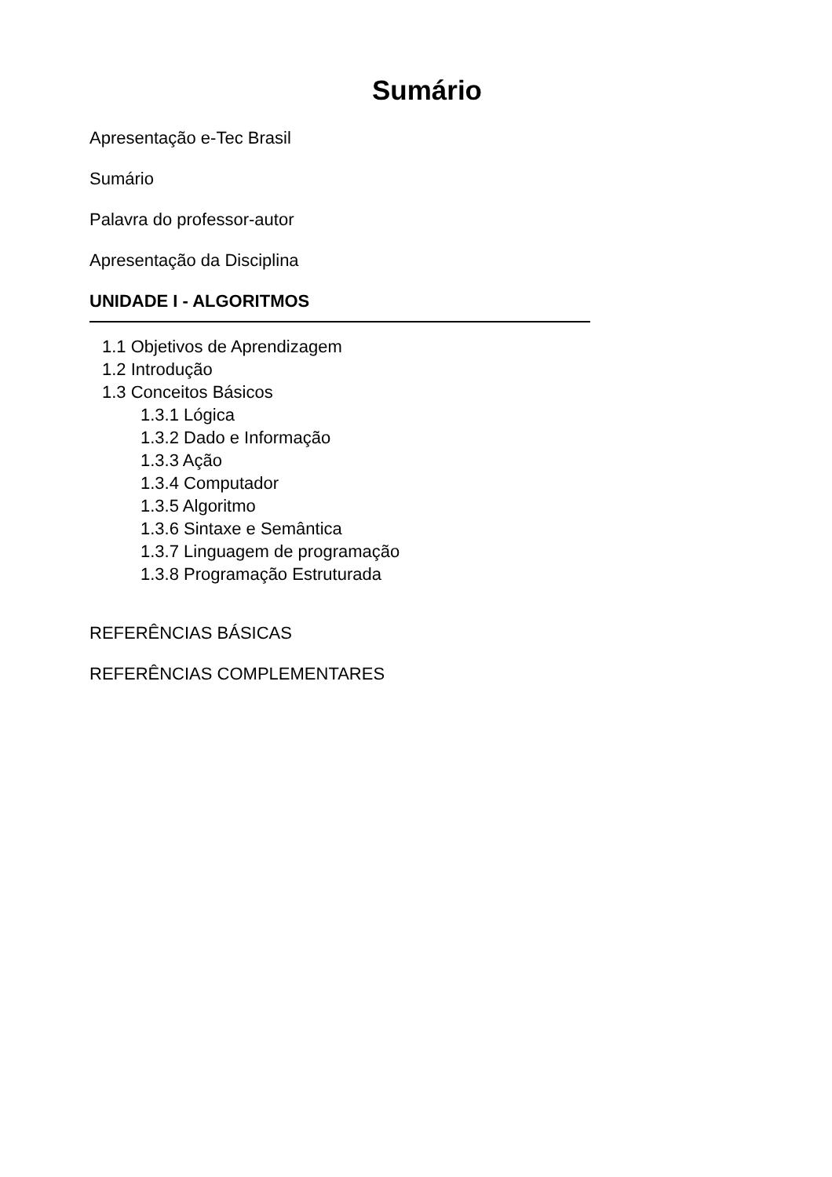Sumário
Apresentação e-Tec Brasil
Sumário
Palavra do professor-autor
Apresentação da Disciplina
UNIDADE I - ALGORITMOS
1.1 Objetivos de Aprendizagem
1.2 Introdução
1.3 Conceitos Básicos
1.3.1 Lógica
1.3.2 Dado e Informação
1.3.3 Ação
1.3.4 Computador
1.3.5 Algoritmo
1.3.6 Sintaxe e Semântica
1.3.7 Linguagem de programação
1.3.8 Programação Estruturada
REFERÊNCIAS BÁSICAS
REFERÊNCIAS COMPLEMENTARES